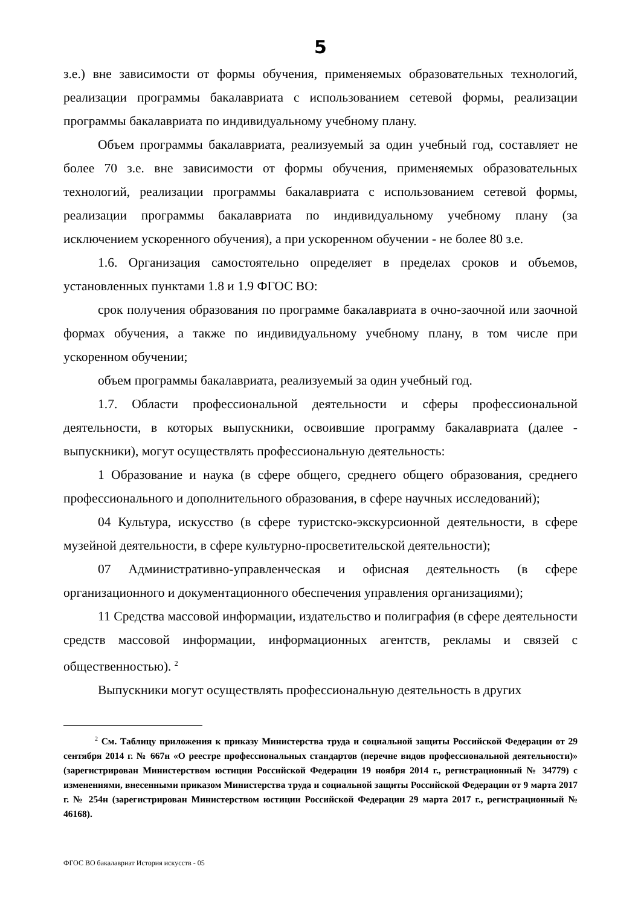5
з.е.) вне зависимости от формы обучения, применяемых образовательных технологий, реализации программы бакалавриата с использованием сетевой формы, реализации программы бакалавриата по индивидуальному учебному плану.
Объем программы бакалавриата, реализуемый за один учебный год, составляет не более 70 з.е. вне зависимости от формы обучения, применяемых образовательных технологий, реализации программы бакалавриата с использованием сетевой формы, реализации программы бакалавриата по индивидуальному учебному плану (за исключением ускоренного обучения), а при ускоренном обучении - не более 80 з.е.
1.6. Организация самостоятельно определяет в пределах сроков и объемов, установленных пунктами 1.8 и 1.9 ФГОС ВО:
срок получения образования по программе бакалавриата в очно-заочной или заочной формах обучения, а также по индивидуальному учебному плану, в том числе при ускоренном обучении;
объем программы бакалавриата, реализуемый за один учебный год.
1.7. Области профессиональной деятельности и сферы профессиональной деятельности, в которых выпускники, освоившие программу бакалавриата (далее - выпускники), могут осуществлять профессиональную деятельность:
1 Образование и наука (в сфере общего, среднего общего образования, среднего профессионального и дополнительного образования, в сфере научных исследований);
04 Культура, искусство (в сфере туристско-экскурсионной деятельности, в сфере музейной деятельности, в сфере культурно-просветительской деятельности);
07 Административно-управленческая и офисная деятельность (в сфере организационного и документационного обеспечения управления организациями);
11 Средства массовой информации, издательство и полиграфия (в сфере деятельности средств массовой информации, информационных агентств, рекламы и связей с общественностью). <sup>2</sup>
Выпускники могут осуществлять профессиональную деятельность в других
<sup>2</sup> См. Таблицу приложения к приказу Министерства труда и социальной защиты Российской Федерации от 29 сентября 2014 г. № 667н «О реестре профессиональных стандартов (перечне видов профессиональной деятельности)» (зарегистрирован Министерством юстиции Российской Федерации 19 ноября 2014 г., регистрационный № 34779) с изменениями, внесенными приказом Министерства труда и социальной защиты Российской Федерации от 9 марта 2017 г. № 254н (зарегистрирован Министерством юстиции Российской Федерации 29 марта 2017 г., регистрационный № 46168).
ФГОС ВО бакалавриат История искусств - 05